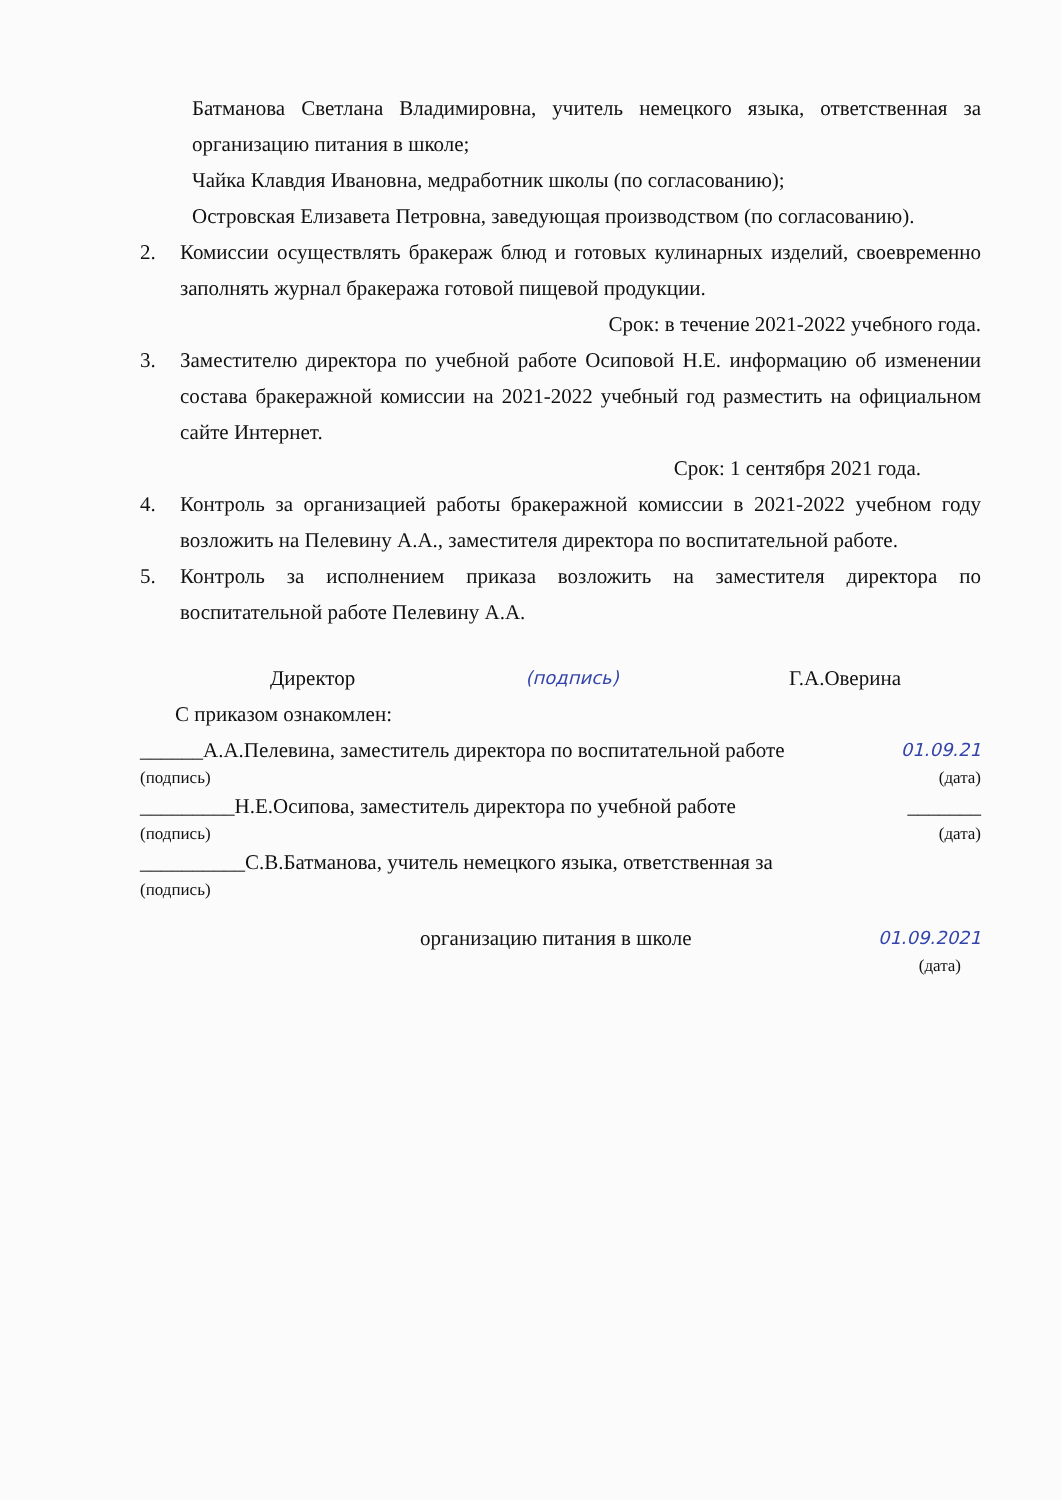Батманова Светлана Владимировна, учитель немецкого языка, ответственная за организацию питания в школе;
Чайка Клавдия Ивановна, медработник школы (по согласованию);
Островская Елизавета Петровна, заведующая производством (по согласованию).
2. Комиссии осуществлять бракераж блюд и готовых кулинарных изделий, своевременно заполнять журнал бракеража готовой пищевой продукции.
Срок: в течение 2021-2022 учебного года.
3. Заместителю директора по учебной работе Осиповой Н.Е. информацию об изменении состава бракеражной комиссии на 2021-2022 учебный год разместить на официальном сайте Интернет.
Срок: 1 сентября 2021 года.
4. Контроль за организацией работы бракеражной комиссии в 2021-2022 учебном году возложить на Пелевину А.А., заместителя директора по воспитательной работе.
5. Контроль за исполнением приказа возложить на заместителя директора по воспитательной работе Пелевину А.А.
Директор (подпись) Г.А.Оверина
С приказом ознакомлен:
______А.А.Пелевина, заместитель директора по воспитательной работе 01.09.21
(подпись) (дата)
_________Н.Е.Осипова, заместитель директора по учебной работе _______
(подпись) (дата)
__________С.В.Батманова, учитель немецкого языка, ответственная за
(подпись)
организацию питания в школе 01.09.2021
(дата)